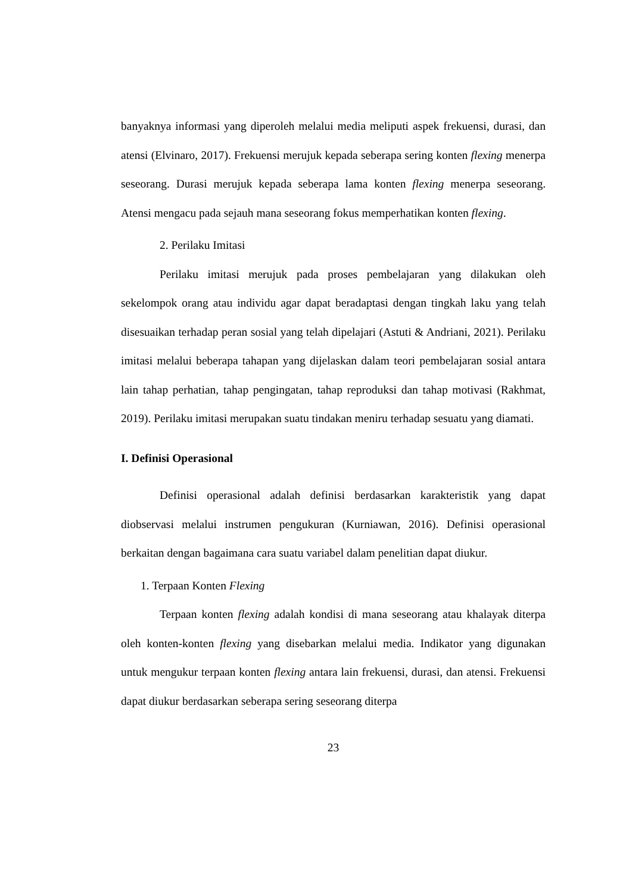banyaknya informasi yang diperoleh melalui media meliputi aspek frekuensi, durasi, dan atensi (Elvinaro, 2017). Frekuensi merujuk kepada seberapa sering konten flexing menerpa seseorang. Durasi merujuk kepada seberapa lama konten flexing menerpa seseorang. Atensi mengacu pada sejauh mana seseorang fokus memperhatikan konten flexing.
2. Perilaku Imitasi
Perilaku imitasi merujuk pada proses pembelajaran yang dilakukan oleh sekelompok orang atau individu agar dapat beradaptasi dengan tingkah laku yang telah disesuaikan terhadap peran sosial yang telah dipelajari (Astuti & Andriani, 2021). Perilaku imitasi melalui beberapa tahapan yang dijelaskan dalam teori pembelajaran sosial antara lain tahap perhatian, tahap pengingatan, tahap reproduksi dan tahap motivasi (Rakhmat, 2019). Perilaku imitasi merupakan suatu tindakan meniru terhadap sesuatu yang diamati.
I. Definisi Operasional
Definisi operasional adalah definisi berdasarkan karakteristik yang dapat diobservasi melalui instrumen pengukuran (Kurniawan, 2016). Definisi operasional berkaitan dengan bagaimana cara suatu variabel dalam penelitian dapat diukur.
1. Terpaan Konten Flexing
Terpaan konten flexing adalah kondisi di mana seseorang atau khalayak diterpa oleh konten-konten flexing yang disebarkan melalui media. Indikator yang digunakan untuk mengukur terpaan konten flexing antara lain frekuensi, durasi, dan atensi. Frekuensi dapat diukur berdasarkan seberapa sering seseorang diterpa
23